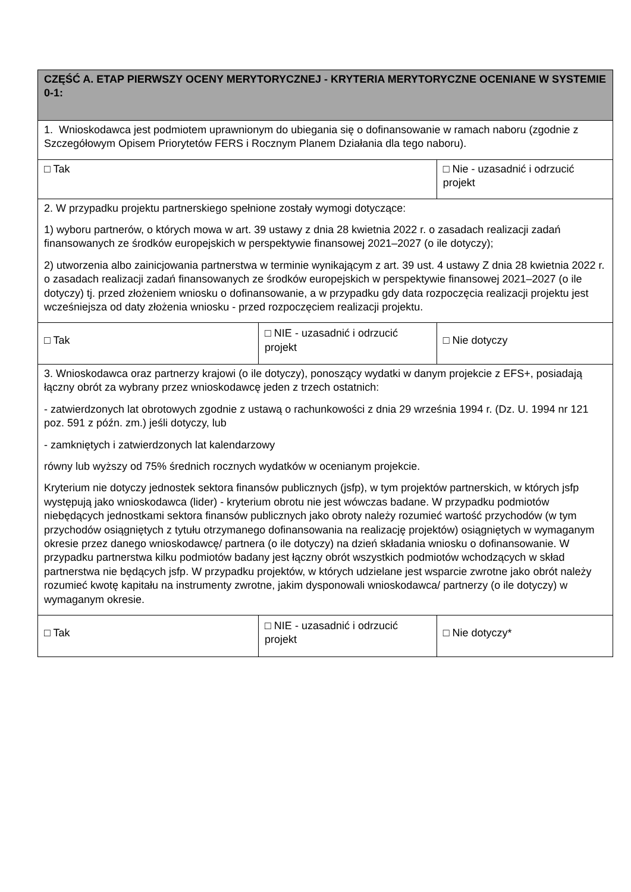| CZĘŚĆ A. ETAP PIERWSZY OCENY MERYTORYCZNEJ - KRYTERIA MERYTORYCZNE OCENIANE W SYSTEMIE 0-1: | | | |
| 1. Wnioskodawca jest podmiotem uprawnionym do ubiegania się o dofinansowanie w ramach naboru (zgodnie z Szczegółowym Opisem Priorytetów FERS i Rocznym Planem Działania dla tego naboru). | | | |
| □ Tak | | | □ Nie - uzasadnić i odrzucić projekt |
| 2. W przypadku projektu partnerskiego spełnione zostały wymogi dotyczące: 1) wyboru partnerów, o których mowa w art. 39 ustawy z dnia 28 kwietnia 2022 r. o zasadach realizacji zadań finansowanych ze środków europejskich w perspektywie finansowej 2021–2027 (o ile dotyczy); 2) utworzenia albo zainicjowania partnerstwa w terminie wynikającym z art. 39 ust. 4 ustawy Z dnia 28 kwietnia 2022 r. o zasadach realizacji zadań finansowanych ze środków europejskich w perspektywie finansowej 2021–2027 (o ile dotyczy) tj. przed złożeniem wniosku o dofinansowanie, a w przypadku gdy data rozpoczęcia realizacji projektu jest wcześniejsza od daty złożenia wniosku - przed rozpoczęciem realizacji projektu. | | | |
| □ Tak | □ NIE - uzasadnić i odrzucić projekt | □ Nie dotyczy | |
| 3. Wnioskodawca oraz partnerzy krajowi (o ile dotyczy), ponoszący wydatki w danym projekcie z EFS+, posiadają łączny obrót za wybrany przez wnioskodawcę jeden z trzech ostatnich: - zatwierdzonych lat obrotowych zgodnie z ustawą o rachunkowości z dnia 29 września 1994 r. (Dz. U. 1994 nr 121 poz. 591 z późn. zm.) jeśli dotyczy, lub - zamkniętych i zatwierdzonych lat kalendarzowy równy lub wyższy od 75% średnich rocznych wydatków w ocenianym projekcie. Kryterium nie dotyczy jednostek sektora finansów publicznych (jsfp), w tym projektów partnerskich, w których jsfp występują jako wnioskodawca (lider) - kryterium obrotu nie jest wówczas badane. W przypadku podmiotów niebędących jednostkami sektora finansów publicznych jako obroty należy rozumieć wartość przychodów (w tym przychodów osiągniętych z tytułu otrzymanego dofinansowania na realizację projektów) osiągniętych w wymaganym okresie przez danego wnioskodawcę/ partnera (o ile dotyczy) na dzień składania wniosku o dofinansowanie. W przypadku partnerstwa kilku podmiotów badany jest łączny obrót wszystkich podmiotów wchodzących w skład partnerstwa nie będących jsfp. W przypadku projektów, w których udzielane jest wsparcie zwrotne jako obrót należy rozumieć kwotę kapitału na instrumenty zwrotne, jakim dysponowali wnioskodawca/ partnerzy (o ile dotyczy) w wymaganym okresie. | | | |
| □ Tak | □ NIE - uzasadnić i odrzucić projekt | □ Nie dotyczy* | |